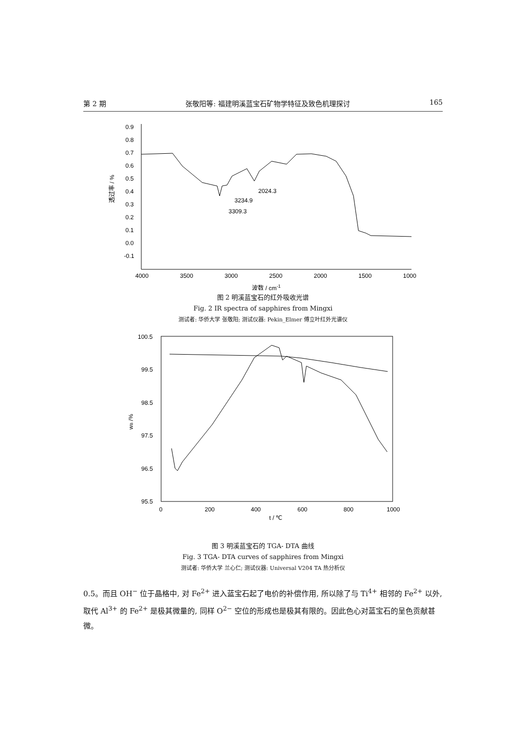第 2 期 张敬阳等: 福建明溪蓝宝石矿物学特征及致色机理探讨 165
0.9
0.8
0.7
0.6
0.5
0.4
0.3
0.2
0.1
0.0
-0.1
4000
3500
3000
2500
2000
1500
1000
透过率 / %
波数 / cm-1
3309.3
3234.9
2024.3
图 2 明溪蓝宝石的红外吸收光谱
Fig. 2 IR spectra of sapphires from Mingxi
测试者: 华侨大学 张敬阳; 测试仪器: Pekin_Elmer 傅立叶红外光谱仪
100.5
99.5
98.5
97.5
96.5
95.5
0
200
400
600
800
1000
wB /%
t / ℃
图 3 明溪蓝宝石的 TGA- DTA 曲线
Fig. 3 TGA- DTA curves of sapphires from Mingxi
测试者: 华侨大学 兰心仁; 测试仪器: Universal V204 TA 热分析仪
0.5。而且 OH<sup>−</sup> 位于晶格中, 对 Fe<sup>2+</sup> 进入蓝宝石起了电价的补偿作用, 所以除了与 Ti<sup>4+</sup> 相邻的 Fe<sup>2+</sup> 以外, 取代 Al<sup>3+</sup> 的 Fe<sup>2+</sup> 是极其微量的, 同样 O<sup>2−</sup> 空位的形成也是极其有限的。因此色心对蓝宝石的呈色贡献甚微。